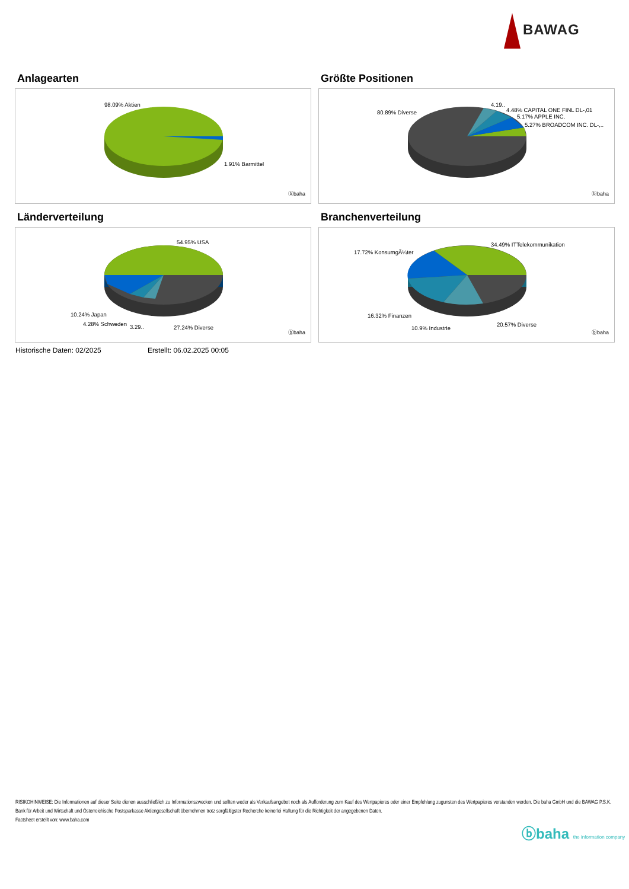BAWAG
Anlagearten
98.09% Aktien
1.91% Barmittel
ⓑbaha
Größte Positionen
80.89% Diverse
4.19..
4.48% CAPITAL ONE FINL DL-,01
5.17% APPLE INC.
5.27% BROADCOM INC. DL-,..
ⓑbaha
Länderverteilung
54.95% USA
10.24% Japan
4.28% Schweden
3.29..
27.24% Diverse
ⓑbaha
Branchenverteilung
34.49% ITTelekommunikation
17.72% KonsumgÃ¼ter
16.32% Finanzen
10.9% Industrie
20.57% Diverse
ⓑbaha
Historische Daten: 02/2025 Erstellt: 06.02.2025 00:05
RISIKOHINWEISE: Die Informationen auf dieser Seite dienen ausschließlich zu Informationszwecken und sollten weder als Verkaufsangebot noch als Aufforderung zum Kauf des Wertpapieres oder einer Empfehlung zugunsten des Wertpapieres verstanden werden. Die baha GmbH und die BAWAG P.S.K. Bank für Arbeit und Wirtschaft und Österreichische Postsparkasse Aktiengesellschaft übernehmen trotz sorgfältigster Recherche keinerlei Haftung für die Richtigkeit der angegebenen Daten.
Factsheet erstellt von: www.baha.com
ⓑbaha the information company